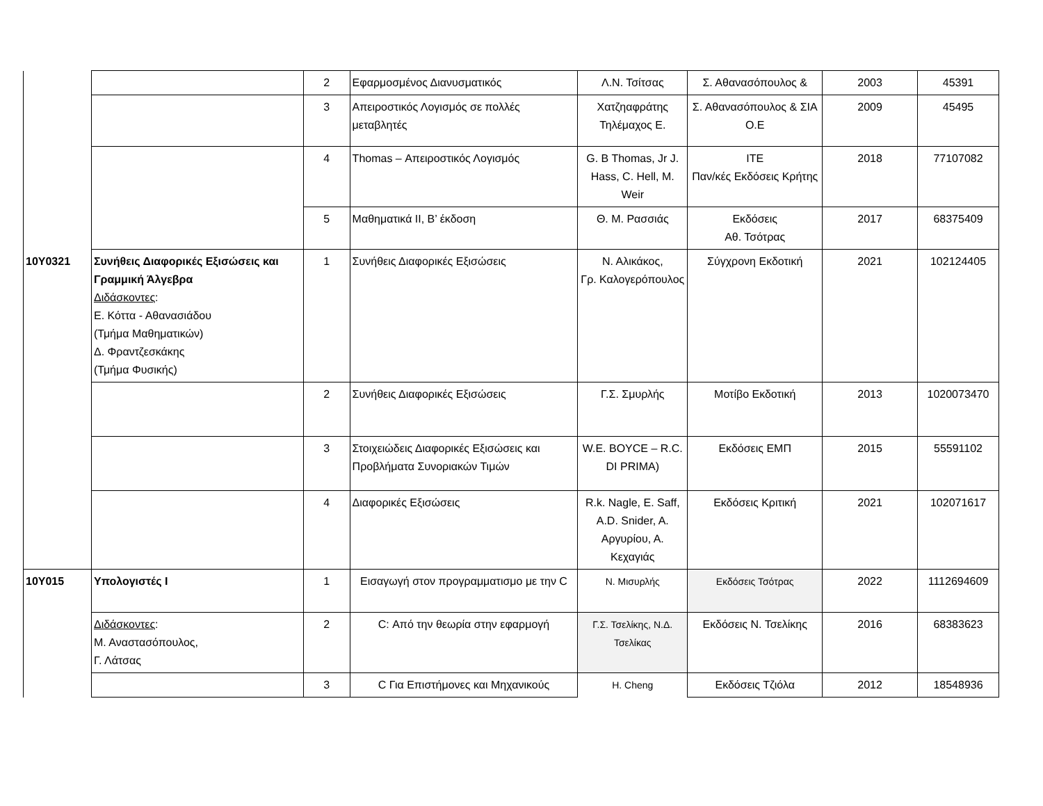| | | 2 | Εφαρμοσμένος Διανυσματικός | Λ.Ν. Τσίτσας | Σ. Αθανασόπουλος & | 2003 | 45391 |
| | | 3 | Απειροστικός Λογισμός σε πολλές μεταβλητές | Χατζηαφράτης Τηλέμαχος Ε. | Σ. Αθανασόπουλος & ΣΙΑ Ο.Ε | 2009 | 45495 |
| | | 4 | Thomas – Απειροστικός Λογισμός | G. B Thomas, Jr J. Hass, C. Hell, M. Weir | ITE Παν/κές Εκδόσεις Κρήτης | 2018 | 77107082 |
| | | 5 | Μαθηματικά ΙΙ, Β’ έκδοση | Θ. Μ. Ρασσιάς | Εκδόσεις Αθ. Τσότρας | 2017 | 68375409 |
| 10Υ0321 | Συνήθεις Διαφορικές Εξισώσεις και Γραμμική Άλγεβρα Διδάσκοντες : Ε. Κόττα - Αθανασιάδου (Τμήμα Μαθηματικών) Δ. Φραντζεσκάκης (Τμήμα Φυσικής) | 1 | Συνήθεις Διαφορικές Εξισώσεις | Ν. Αλικάκος, Γρ. Καλογερόπουλος | Σύγχρονη Εκδοτική | 2021 | 102124405 |
| | | 2 | Συνήθεις Διαφορικές Εξισώσεις | Γ.Σ. Σμυρλής | Μοτίβο Εκδοτική | 2013 | 1020073470 |
| | | 3 | Στοιχειώδεις Διαφορικές Εξισώσεις και Προβλήματα Συνοριακών Τιμών | W.E. BOYCE – R.C. DI PRIMA) | Εκδόσεις ΕΜΠ | 2015 | 55591102 |
| | | 4 | Διαφορικές Εξισώσεις | R.k. Nagle, E. Saff, A.D. Snider, A. Αργυρίου, Α. Κεχαγιάς | Εκδόσεις Κριτική | 2021 | 102071617 |
| 10Υ015 | Υπολογιστές Ι | 1 | Εισαγωγή στον προγραμματισμο με την C | Ν. Μισυρλής | Εκδόσεις Τσότρας | 2022 | 1112694609 |
| | Διδάσκοντες : Μ. Αναστασόπουλος, Γ. Λάτσας | 2 | C: Από την θεωρία στην εφαρμογή | Γ.Σ. Τσελίκης, Ν.Δ. Τσελίκας | Εκδόσεις Ν. Τσελίκης | 2016 | 68383623 |
| | | 3 | C Για Επιστήμονες και Μηχανικούς | Η. Cheng | Εκδόσεις Τζιόλα | 2012 | 18548936 |